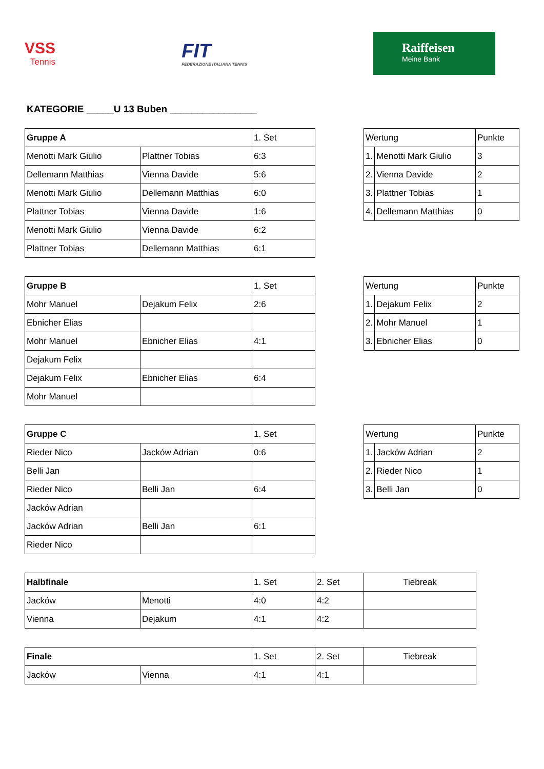VSS
Tennis
FIT
FEDERAZIONE ITALIANA TENNIS
Raiffeisen
Meine Bank
KATEGORIE _____U 13 Buben ________________
| Gruppe A | | 1. Set |
| --- | --- | --- |
| Menotti Mark Giulio | Plattner Tobias | 6:3 |
| Dellemann Matthias | Vienna Davide | 5:6 |
| Menotti Mark Giulio | Dellemann Matthias | 6:0 |
| Plattner Tobias | Vienna Davide | 1:6 |
| Menotti Mark Giulio | Vienna Davide | 6:2 |
| Plattner Tobias | Dellemann Matthias | 6:1 |
| Wertung | | Punkte |
| --- | --- | --- |
| 1. | Menotti Mark Giulio | 3 |
| 2. | Vienna Davide | 2 |
| 3. | Plattner Tobias | 1 |
| 4. | Dellemann Matthias | 0 |
| Gruppe B | | 1. Set |
| --- | --- | --- |
| Mohr Manuel | Dejakum Felix | 2:6 |
| Ebnicher Elias | | |
| Mohr Manuel | Ebnicher Elias | 4:1 |
| Dejakum Felix | | |
| Dejakum Felix | Ebnicher Elias | 6:4 |
| Mohr Manuel | | |
| Wertung | | Punkte |
| --- | --- | --- |
| 1. | Dejakum Felix | 2 |
| 2. | Mohr Manuel | 1 |
| 3. | Ebnicher Elias | 0 |
| Gruppe C | | 1. Set |
| --- | --- | --- |
| Rieder Nico | Jacków Adrian | 0:6 |
| Belli Jan | | |
| Rieder Nico | Belli Jan | 6:4 |
| Jacków Adrian | | |
| Jacków Adrian | Belli Jan | 6:1 |
| Rieder Nico | | |
| Wertung | | Punkte |
| --- | --- | --- |
| 1. | Jacków Adrian | 2 |
| 2. | Rieder Nico | 1 |
| 3. | Belli Jan | 0 |
| Halbfinale | | 1. Set | 2. Set | Tiebreak |
| --- | --- | --- | --- | --- |
| Jacków | Menotti | 4:0 | 4:2 | |
| Vienna | Dejakum | 4:1 | 4:2 | |
| Finale | | 1. Set | 2. Set | Tiebreak |
| --- | --- | --- | --- | --- |
| Jacków | Vienna | 4:1 | 4:1 | |